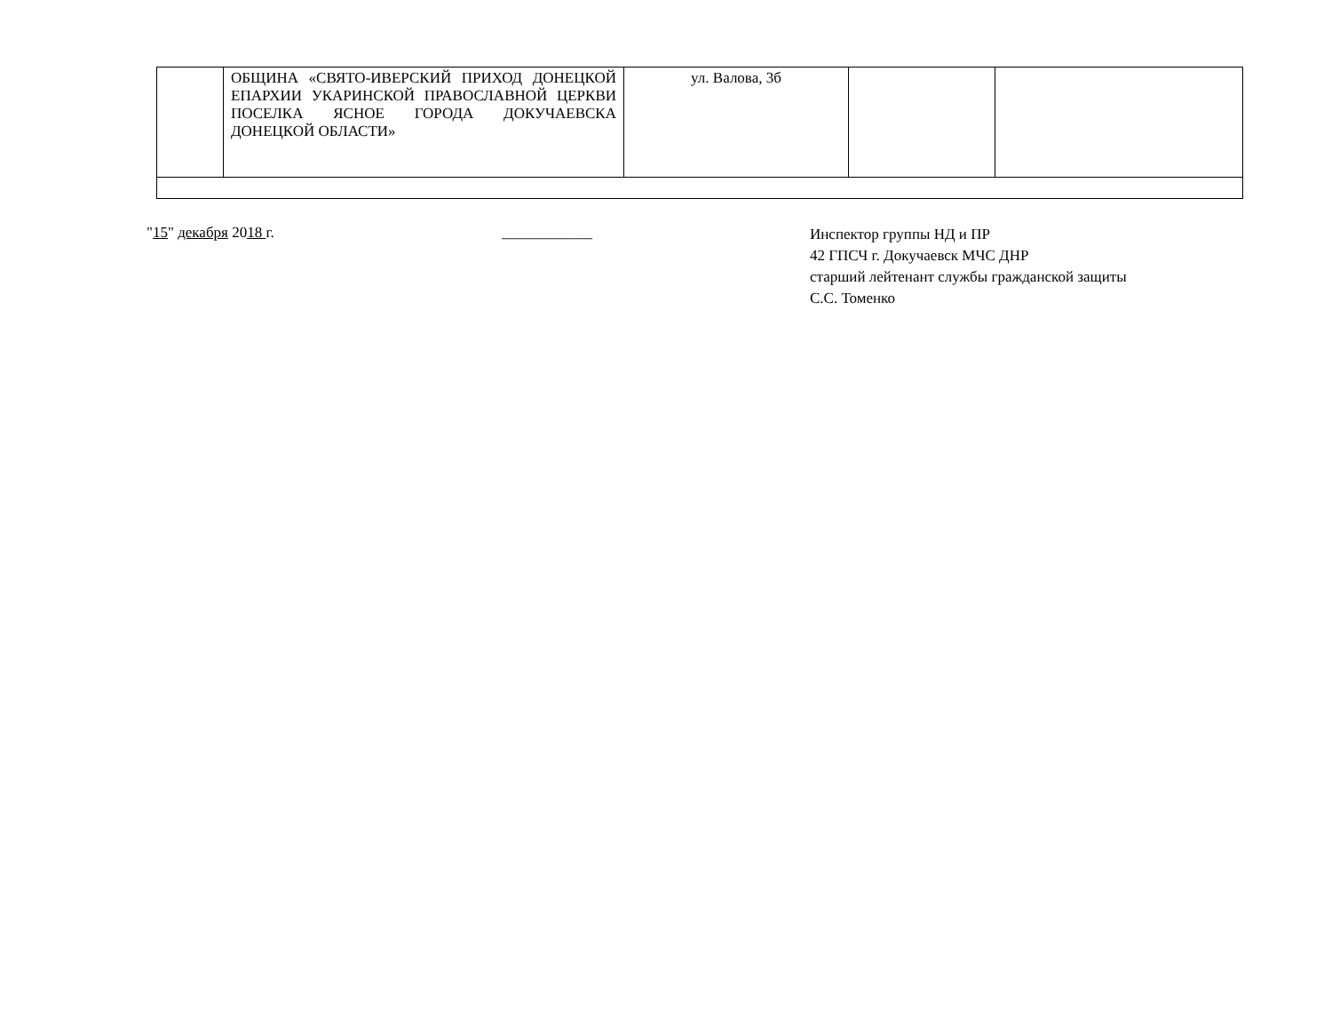| | ОБЩИНА «СВЯТО-ИВЕРСКИЙ ПРИХОД ДОНЕЦКОЙ ЕПАРХИИ УКАРИНСКОЙ ПРАВОСЛАВНОЙ ЦЕРКВИ ПОСЕЛКА ЯСНОЕ ГОРОДА ДОКУЧАЕВСКА ДОНЕЦКОЙ ОБЛАСТИ» | ул. Валова, 3б | | |
"15" декабря 2018 г. ____________
Инспектор группы НД и ПР
42 ГПСЧ г. Докучаевск МЧС ДНР
старший лейтенант службы гражданской защиты
С.С. Томенко